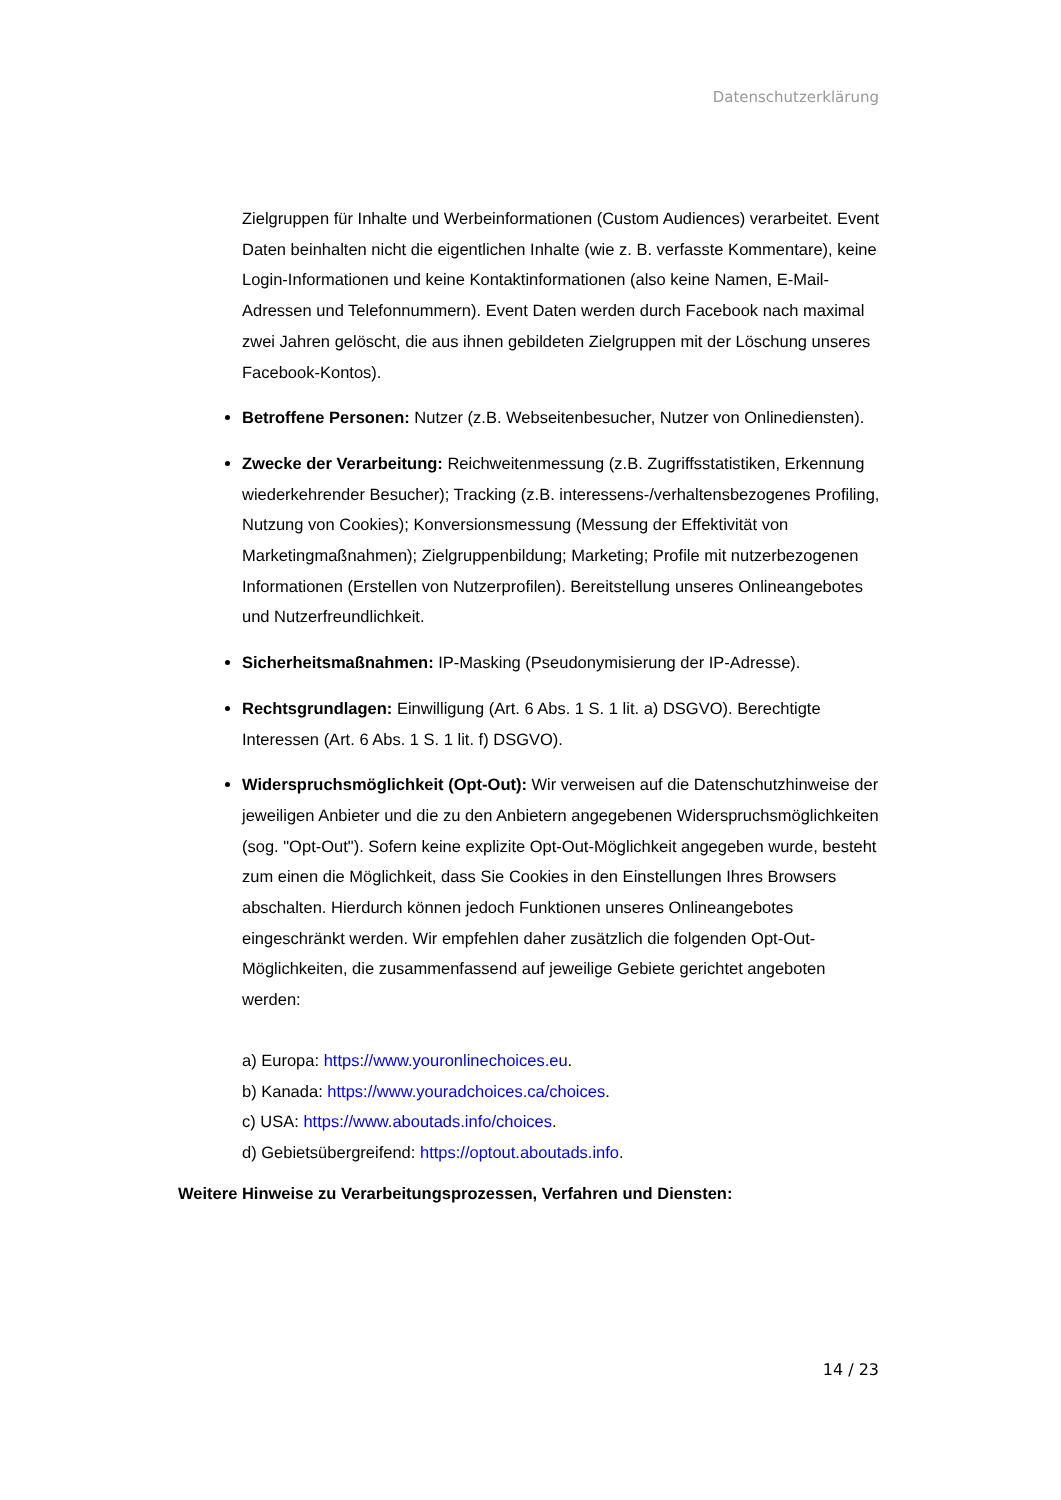Datenschutzerklärung
Zielgruppen für Inhalte und Werbeinformationen (Custom Audiences) verarbeitet. Event Daten beinhalten nicht die eigentlichen Inhalte (wie z. B. verfasste Kommentare), keine Login-Informationen und keine Kontaktinformationen (also keine Namen, E-Mail-Adressen und Telefonnummern). Event Daten werden durch Facebook nach maximal zwei Jahren gelöscht, die aus ihnen gebildeten Zielgruppen mit der Löschung unseres Facebook-Kontos).
Betroffene Personen: Nutzer (z.B. Webseitenbesucher, Nutzer von Onlinediensten).
Zwecke der Verarbeitung: Reichweitenmessung (z.B. Zugriffsstatistiken, Erkennung wiederkehrender Besucher); Tracking (z.B. interessens-/verhaltensbezogenes Profiling, Nutzung von Cookies); Konversionsmessung (Messung der Effektivität von Marketingmaßnahmen); Zielgruppenbildung; Marketing; Profile mit nutzerbezogenen Informationen (Erstellen von Nutzerprofilen). Bereitstellung unseres Onlineangebotes und Nutzerfreundlichkeit.
Sicherheitsmaßnahmen: IP-Masking (Pseudonymisierung der IP-Adresse).
Rechtsgrundlagen: Einwilligung (Art. 6 Abs. 1 S. 1 lit. a) DSGVO). Berechtigte Interessen (Art. 6 Abs. 1 S. 1 lit. f) DSGVO).
Widerspruchsmöglichkeit (Opt-Out): Wir verweisen auf die Datenschutzhinweise der jeweiligen Anbieter und die zu den Anbietern angegebenen Widerspruchsmöglichkeiten (sog. "Opt-Out"). Sofern keine explizite Opt-Out-Möglichkeit angegeben wurde, besteht zum einen die Möglichkeit, dass Sie Cookies in den Einstellungen Ihres Browsers abschalten. Hierdurch können jedoch Funktionen unseres Onlineangebotes eingeschränkt werden. Wir empfehlen daher zusätzlich die folgenden Opt-Out-Möglichkeiten, die zusammenfassend auf jeweilige Gebiete gerichtet angeboten werden:
a) Europa: https://www.youronlinechoices.eu.
b) Kanada: https://www.youradchoices.ca/choices.
c) USA: https://www.aboutads.info/choices.
d) Gebietsübergreifend: https://optout.aboutads.info.
Weitere Hinweise zu Verarbeitungsprozessen, Verfahren und Diensten:
14 / 23